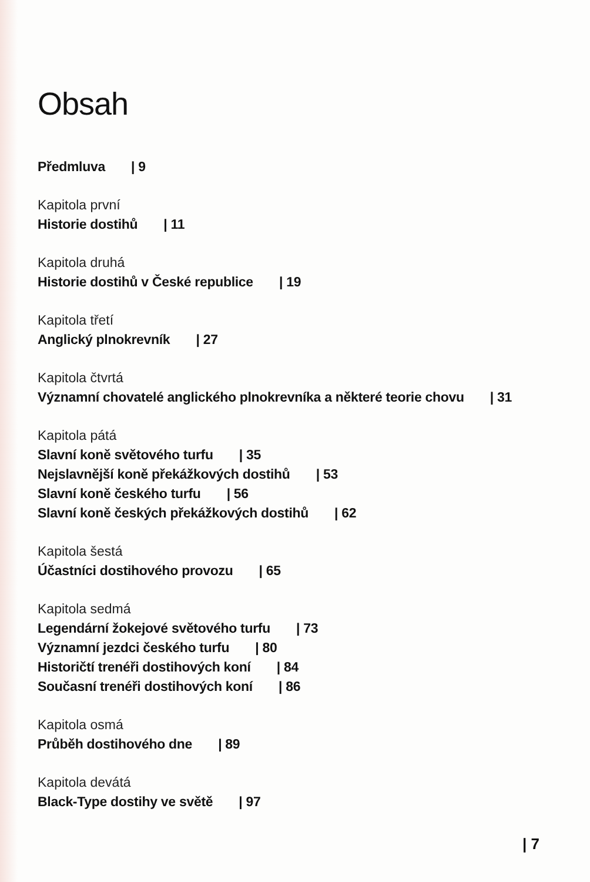Obsah
Předmluva | 9
Kapitola první
Historie dostihů | 11
Kapitola druhá
Historie dostihů v České republice | 19
Kapitola třetí
Anglický plnokrevník | 27
Kapitola čtvrtá
Významní chovatelé anglického plnokrevníka a některé teorie chovu | 31
Kapitola pátá
Slavní koně světového turfu | 35
Nejslavnější koně překážkových dostihů | 53
Slavní koně českého turfu | 56
Slavní koně českých překážkových dostihů | 62
Kapitola šestá
Účastníci dostihového provozu | 65
Kapitola sedmá
Legendární žokejové světového turfu | 73
Významní jezdci českého turfu | 80
Historičtí trenéři dostihových koní | 84
Současní trenéři dostihových koní | 86
Kapitola osmá
Průběh dostihového dne | 89
Kapitola devátá
Black-Type dostihy ve světě | 97
| 7